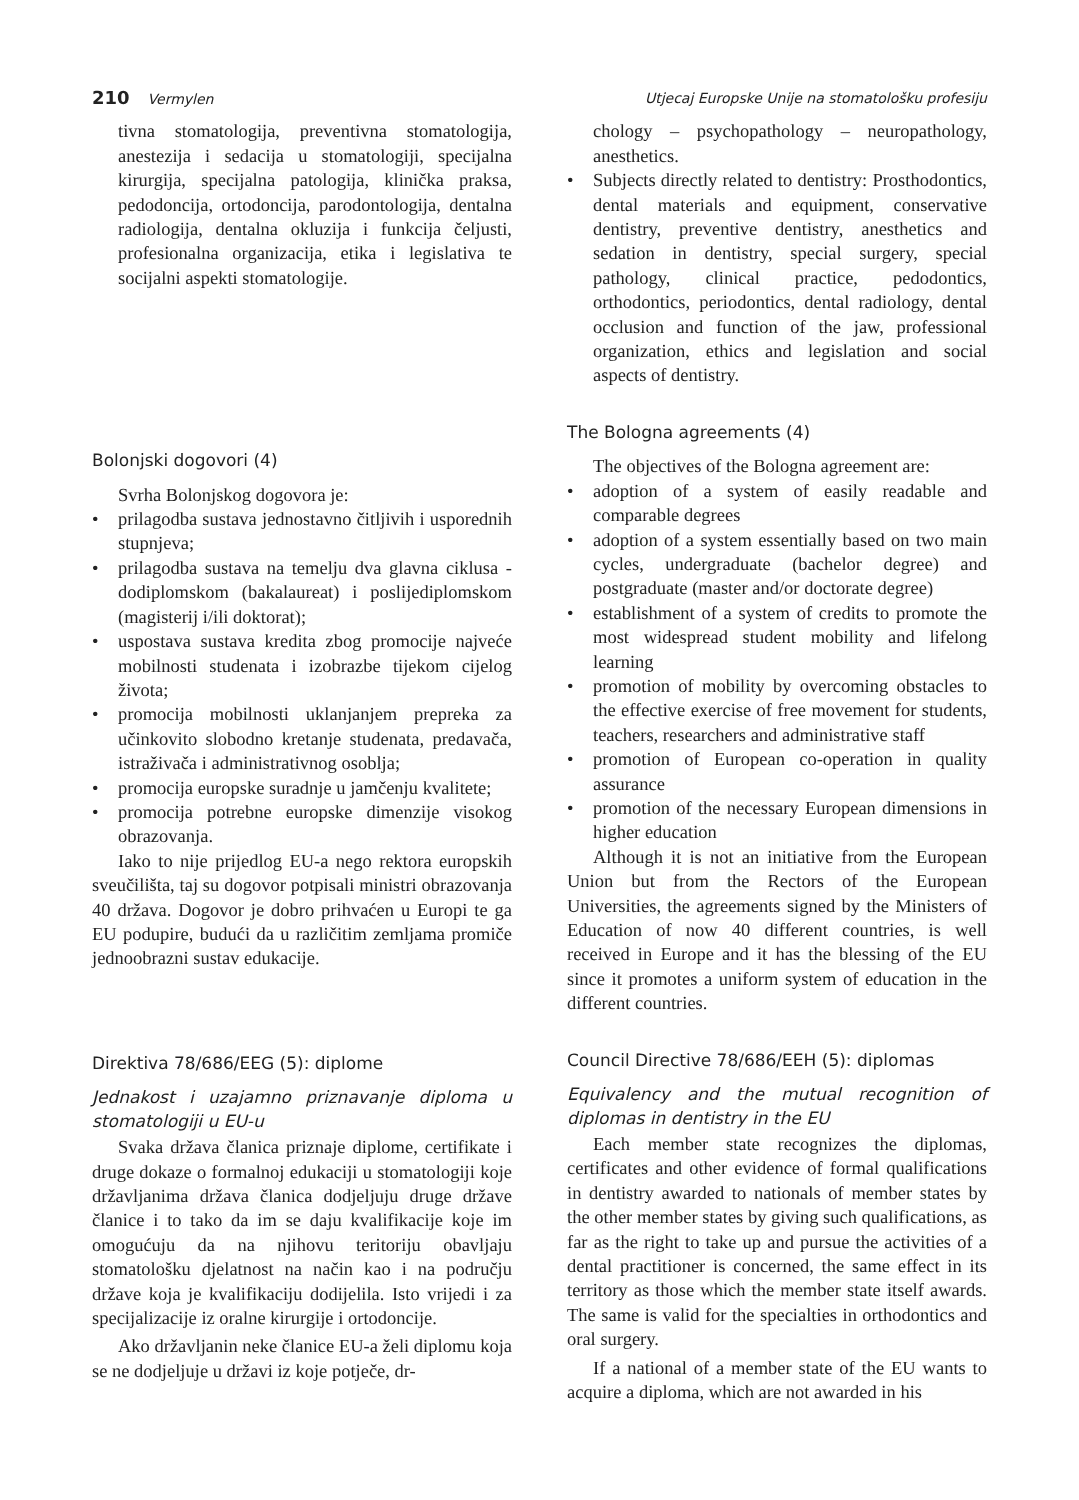210 Vermylen Utjecaj Europske Unije na stomatološku profesiju
tivna stomatologija, preventivna stomatologija, anestezija i sedacija u stomatologiji, specijalna kirurgija, specijalna patologija, klinička praksa, pedodoncija, ortodoncija, parodontologija, dentalna radiologija, dentalna okluzija i funkcija čeljusti, profesionalna organizacija, etika i legislativa te socijalni aspekti stomatologije.
Bolonjski dogovori (4)
Svrha Bolonjskog dogovora je:
• prilagodba sustava jednostavno čitljivih i usporednih stupnjeva;
• prilagodba sustava na temelju dva glavna ciklusa - dodiplomskom (bakalaureat) i poslijediplomskom (magisterij i/ili doktorat);
• uspostava sustava kredita zbog promocije najveće mobilnosti studenata i izobrazbe tijekom cijelog života;
• promocija mobilnosti uklanjanjem prepreka za učinkovito slobodno kretanje studenata, predavača, istraživača i administrativnog osoblja;
• promocija europske suradnje u jamčenju kvalitete;
• promocija potrebne europske dimenzije visokog obrazovanja.
Iako to nije prijedlog EU-a nego rektora europskih sveučilišta, taj su dogovor potpisali ministri obrazovanja 40 država. Dogovor je dobro prihvaćen u Europi te ga EU podupire, budući da u različitim zemljama promiče jednoobrazni sustav edukacije.
Direktiva 78/686/EEG (5): diplome
Jednakost i uzajamno priznavanje diploma u stomatologiji u EU-u
Svaka država članica priznaje diplome, certifikate i druge dokaze o formalnoj edukaciji u stomatologiji koje državljanima država članica dodjeljuju druge države članice i to tako da im se daju kvalifikacije koje im omogućuju da na njihovu teritoriju obavljaju stomatološku djelatnost na način kao i na području države koja je kvalifikaciju dodijelila. Isto vrijedi i za specijalizacije iz oralne kirurgije i ortodoncije.
Ako državljanin neke članice EU-a želi diplomu koja se ne dodjeljuje u državi iz koje potječe, dr-
chology – psychopathology – neuropathology, anesthetics.
• Subjects directly related to dentistry: Prosthodontics, dental materials and equipment, conservative dentistry, preventive dentistry, anesthetics and sedation in dentistry, special surgery, special pathology, clinical practice, pedodontics, orthodontics, periodontics, dental radiology, dental occlusion and function of the jaw, professional organization, ethics and legislation and social aspects of dentistry.
The Bologna agreements (4)
The objectives of the Bologna agreement are:
• adoption of a system of easily readable and comparable degrees
• adoption of a system essentially based on two main cycles, undergraduate (bachelor degree) and postgraduate (master and/or doctorate degree)
• establishment of a system of credits to promote the most widespread student mobility and lifelong learning
• promotion of mobility by overcoming obstacles to the effective exercise of free movement for students, teachers, researchers and administrative staff
• promotion of European co-operation in quality assurance
• promotion of the necessary European dimensions in higher education
Although it is not an initiative from the European Union but from the Rectors of the European Universities, the agreements signed by the Ministers of Education of now 40 different countries, is well received in Europe and it has the blessing of the EU since it promotes a uniform system of education in the different countries.
Council Directive 78/686/EEH (5): diplomas
Equivalency and the mutual recognition of diplomas in dentistry in the EU
Each member state recognizes the diplomas, certificates and other evidence of formal qualifications in dentistry awarded to nationals of member states by the other member states by giving such qualifications, as far as the right to take up and pursue the activities of a dental practitioner is concerned, the same effect in its territory as those which the member state itself awards. The same is valid for the specialties in orthodontics and oral surgery.
If a national of a member state of the EU wants to acquire a diploma, which are not awarded in his